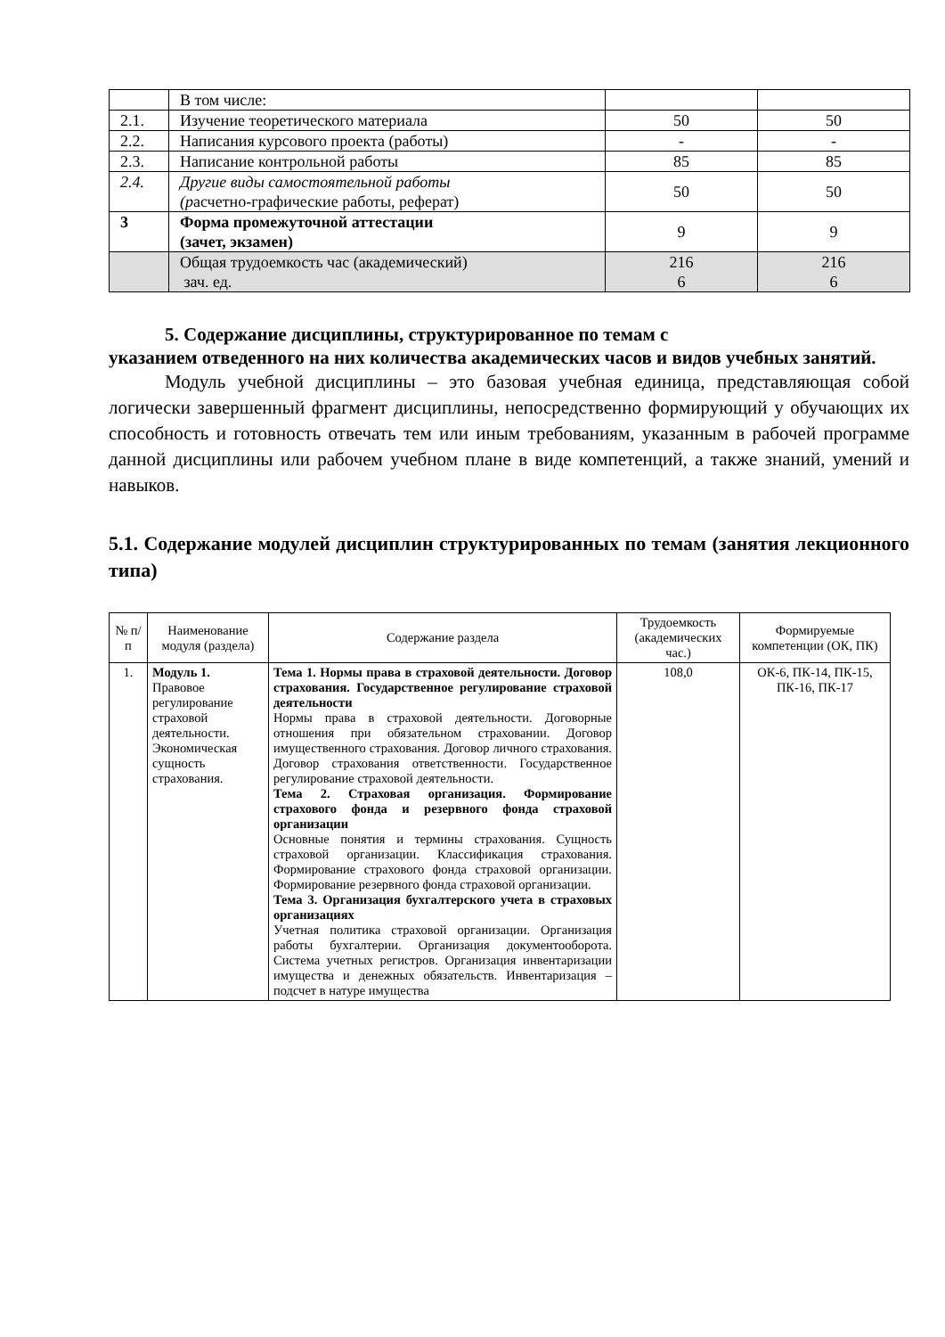| | В том числе: | | |
| 2.1. | Изучение теоретического материала | 50 | 50 |
| 2.2. | Написания курсового проекта (работы) | - | - |
| 2.3. | Написание контрольной работы | 85 | 85 |
| 2.4. | Другие виды самостоятельной работы (р асчетно-графические работы, реферат) | 50 | 50 |
| 3 | Форма промежуточной аттестации (зачет, экзамен) | 9 | 9 |
| | Общая трудоемкость час (академический) зач. ед. | 216 6 | 216 6 |
5. Содержание дисциплины, структурированное по темам с
указанием отведенного на них количества академических часов и видов учебных занятий.
Модуль учебной дисциплины – это базовая учебная единица, представляющая собой логически завершенный фрагмент дисциплины, непосредственно формирующий у обучающих их способность и готовность отвечать тем или иным требованиям, указанным в рабочей программе данной дисциплины или рабочем учебном плане в виде компетенций, а также знаний, умений и навыков.
5.1. Содержание модулей дисциплин структурированных по темам (занятия лекционного типа)
| № п/п | Наименование модуля (раздела) | Содержание раздела | Трудоемкость (академических час.) | Формируемые компетенции (ОК, ПК) |
| --- | --- | --- | --- | --- |
| 1. | Модуль 1. Правовое регулирование страховой деятельности. Экономическая сущность страхования. | Тема 1. Нормы права в страховой деятельности. Договор страхования. Государственное регулирование страховой деятельности Нормы права в страховой деятельности. Договорные отношения при обязательном страховании. Договор имущественного страхования. Договор личного страхования. Договор страхования ответственности. Государственное регулирование страховой деятельности. Тема 2. Страховая организация. Формирование страхового фонда и резервного фонда страховой организации Основные понятия и термины страхования. Сущность страховой организации. Классификация страхования. Формирование страхового фонда страховой организации. Формирование резервного фонда страховой организации. Тема 3. Организация бухгалтерского учета в страховых организациях Учетная политика страховой организации. Организация работы бухгалтерии. Организация документооборота. Система учетных регистров. Организация инвентаризации имущества и денежных обязательств. Инвентаризация – подсчет в натуре имущества | 108,0 | ОК-6, ПК-14, ПК-15, ПК-16, ПК-17 |